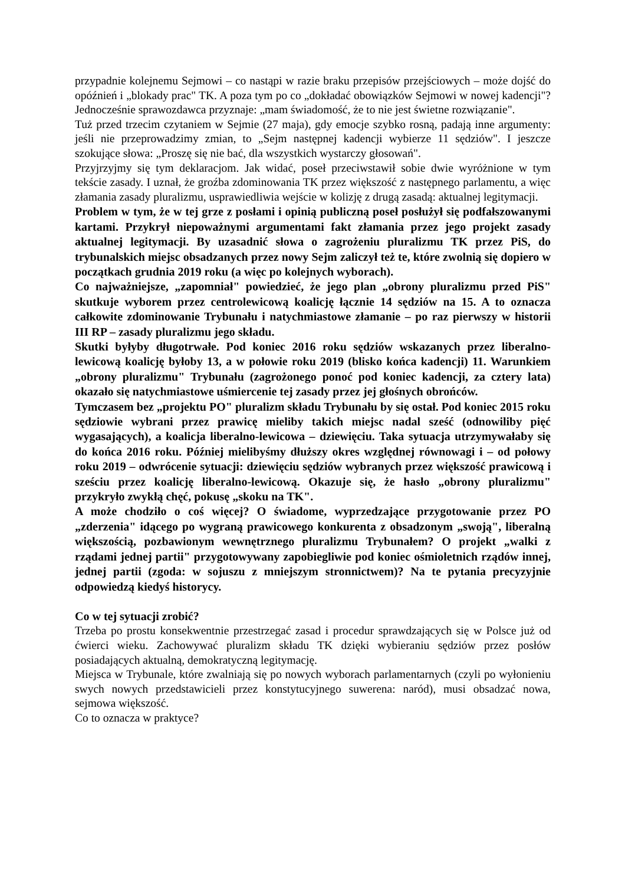przypadnie kolejnemu Sejmowi – co nastąpi w razie braku przepisów przejściowych – może dojść do opóźnień i „blokady prac" TK. A poza tym po co „dokładać obowiązków Sejmowi w nowej kadencji"? Jednocześnie sprawozdawca przyznaje: „mam świadomość, że to nie jest świetne rozwiązanie".
Tuż przed trzecim czytaniem w Sejmie (27 maja), gdy emocje szybko rosną, padają inne argumenty: jeśli nie przeprowadzimy zmian, to „Sejm następnej kadencji wybierze 11 sędziów". I jeszcze szokujące słowa: „Proszę się nie bać, dla wszystkich wystarczy głosowań".
Przyjrzyjmy się tym deklaracjom. Jak widać, poseł przeciwstawił sobie dwie wyróżnione w tym tekście zasady. I uznał, że groźba zdominowania TK przez większość z następnego parlamentu, a więc złamania zasady pluralizmu, usprawiedliwia wejście w kolizję z drugą zasadą: aktualnej legitymacji.
Problem w tym, że w tej grze z posłami i opinią publiczną poseł posłużył się podfałszowanymi kartami. Przykrył niepoważnymi argumentami fakt złamania przez jego projekt zasady aktualnej legitymacji. By uzasadnić słowa o zagrożeniu pluralizmu TK przez PiS, do trybunalskich miejsc obsadzanych przez nowy Sejm zaliczył też te, które zwolnią się dopiero w początkach grudnia 2019 roku (a więc po kolejnych wyborach).
Co najważniejsze, „zapomniał" powiedzieć, że jego plan „obrony pluralizmu przed PiS" skutkuje wyborem przez centrolewicową koalicję łącznie 14 sędziów na 15. A to oznacza całkowite zdominowanie Trybunału i natychmiastowe złamanie – po raz pierwszy w historii III RP – zasady pluralizmu jego składu.
Skutki byłyby długotrwałe. Pod koniec 2016 roku sędziów wskazanych przez liberalno-lewicową koalicję byłoby 13, a w połowie roku 2019 (blisko końca kadencji) 11. Warunkiem „obrony pluralizmu" Trybunału (zagrożonego ponoć pod koniec kadencji, za cztery lata) okazało się natychmiastowe uśmiercenie tej zasady przez jej głośnych obrońców.
Tymczasem bez „projektu PO" pluralizm składu Trybunału by się ostał. Pod koniec 2015 roku sędziowie wybrani przez prawicę mieliby takich miejsc nadal sześć (odnowiliby pięć wygasających), a koalicja liberalno-lewicowa – dziewięciu. Taka sytuacja utrzymywałaby się do końca 2016 roku. Później mielibyśmy dłuższy okres względnej równowagi i – od połowy roku 2019 – odwrócenie sytuacji: dziewięciu sędziów wybranych przez większość prawicową i sześciu przez koalicję liberalno-lewicową. Okazuje się, że hasło „obrony pluralizmu" przykryło zwykłą chęć, pokusę „skoku na TK".
A może chodziło o coś więcej? O świadome, wyprzedzające przygotowanie przez PO „zderzenia" idącego po wygraną prawicowego konkurenta z obsadzonym „swoją", liberalną większością, pozbawionym wewnętrznego pluralizmu Trybunałem? O projekt „walki z rządami jednej partii" przygotowywany zapobiegliwie pod koniec ośmioletnich rządów innej, jednej partii (zgoda: w sojuszu z mniejszym stronnictwem)? Na te pytania precyzyjnie odpowiedzą kiedyś historycy.
Co w tej sytuacji zrobić?
Trzeba po prostu konsekwentnie przestrzegać zasad i procedur sprawdzających się w Polsce już od ćwierci wieku. Zachowywać pluralizm składu TK dzięki wybieraniu sędziów przez posłów posiadających aktualną, demokratyczną legitymację.
Miejsca w Trybunale, które zwalniają się po nowych wyborach parlamentarnych (czyli po wyłonieniu swych nowych przedstawicieli przez konstytucyjnego suwerena: naród), musi obsadzać nowa, sejmowa większość.
Co to oznacza w praktyce?